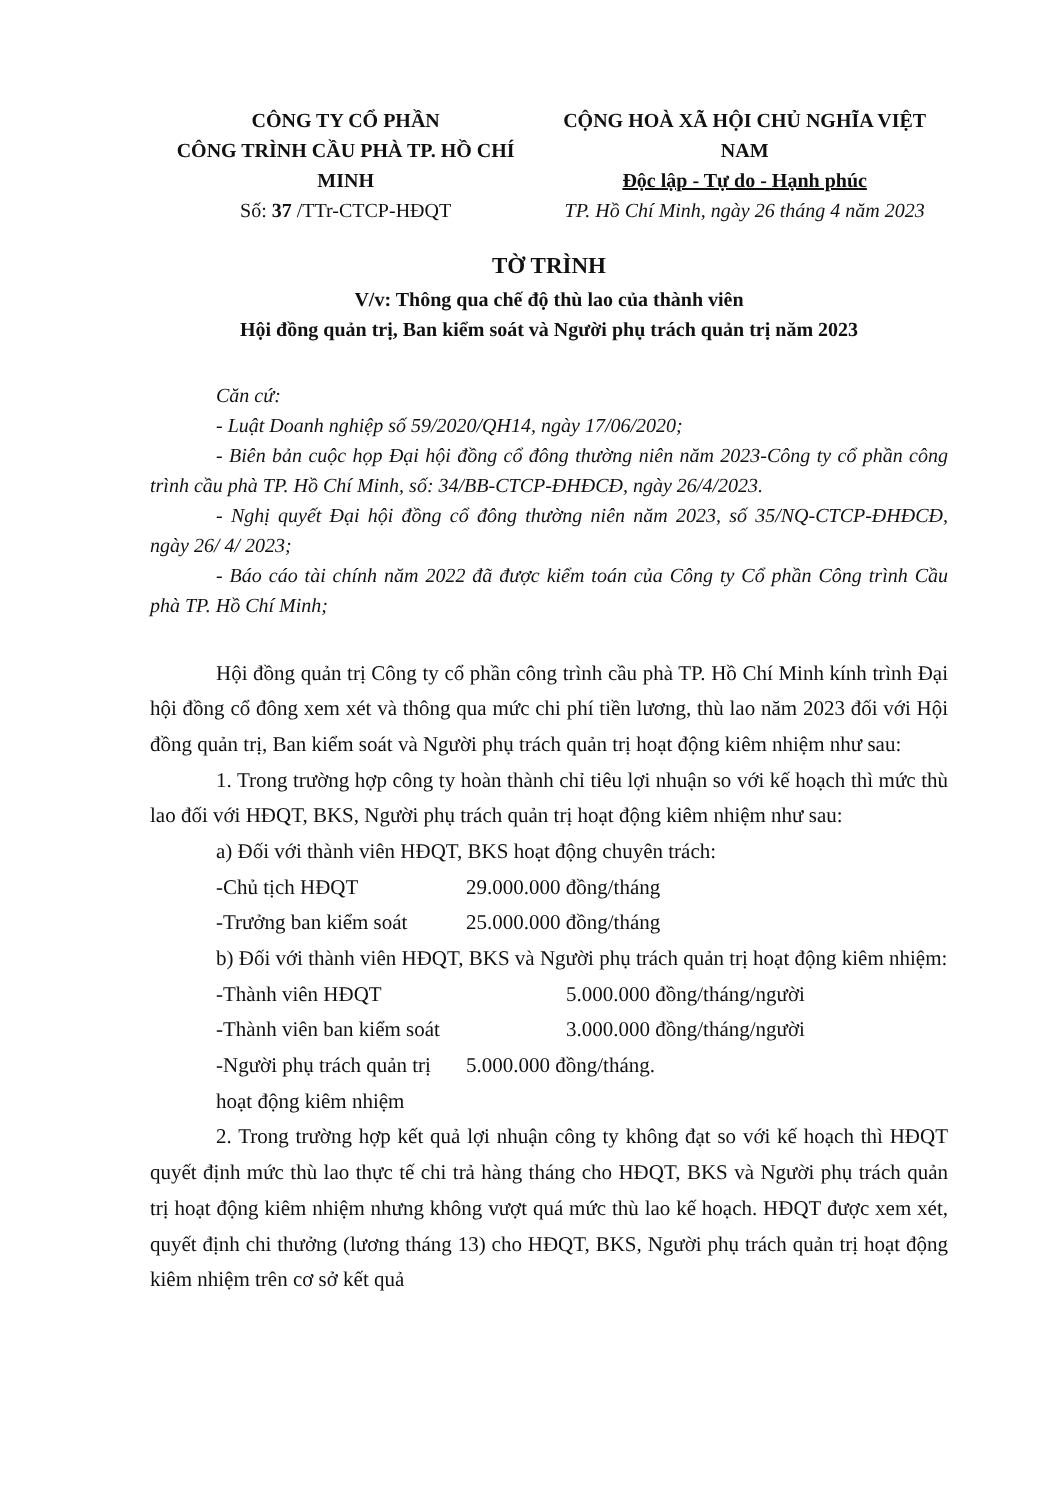CÔNG TY CỔ PHẦN
CÔNG TRÌNH CẦU PHÀ TP. HỒ CHÍ MINH
Số: 37 /TTr-CTCP-HĐQT
CỘNG HOÀ XÃ HỘI CHỦ NGHĨA VIỆT NAM
Độc lập - Tự do - Hạnh phúc
TP. Hồ Chí Minh, ngày 26 tháng 4 năm 2023
TỜ TRÌNH
V/v: Thông qua chế độ thù lao của thành viên
Hội đồng quản trị, Ban kiểm soát và Người phụ trách quản trị năm 2023
Căn cứ:
- Luật Doanh nghiệp số 59/2020/QH14, ngày 17/06/2020;
- Biên bản cuộc họp Đại hội đồng cổ đông thường niên năm 2023-Công ty cổ phần công trình cầu phà TP. Hồ Chí Minh, số: 34/BB-CTCP-ĐHĐCĐ, ngày 26/4/2023.
- Nghị quyết Đại hội đồng cổ đông thường niên năm 2023, số 35/NQ-CTCP-ĐHĐCĐ, ngày 26/ 4/ 2023;
- Báo cáo tài chính năm 2022 đã được kiểm toán của Công ty Cổ phần Công trình Cầu phà TP. Hồ Chí Minh;
Hội đồng quản trị Công ty cổ phần công trình cầu phà TP. Hồ Chí Minh kính trình Đại hội đồng cổ đông xem xét và thông qua mức chi phí tiền lương, thù lao năm 2023 đối với Hội đồng quản trị, Ban kiểm soát và Người phụ trách quản trị hoạt động kiêm nhiệm như sau:
1. Trong trường hợp công ty hoàn thành chỉ tiêu lợi nhuận so với kế hoạch thì mức thù lao đối với HĐQT, BKS, Người phụ trách quản trị hoạt động kiêm nhiệm như sau:
a) Đối với thành viên HĐQT, BKS hoạt động chuyên trách:
-Chủ tịch HĐQT 29.000.000 đồng/tháng
-Trưởng ban kiểm soát 25.000.000 đồng/tháng
b) Đối với thành viên HĐQT, BKS và Người phụ trách quản trị hoạt động kiêm nhiệm:
-Thành viên HĐQT 5.000.000 đồng/tháng/người
-Thành viên ban kiểm soát 3.000.000 đồng/tháng/người
-Người phụ trách quản trị hoạt động kiêm nhiệm 5.000.000 đồng/tháng.
2. Trong trường hợp kết quả lợi nhuận công ty không đạt so với kế hoạch thì HĐQT quyết định mức thù lao thực tế chi trả hàng tháng cho HĐQT, BKS và Người phụ trách quản trị hoạt động kiêm nhiệm nhưng không vượt quá mức thù lao kế hoạch. HĐQT được xem xét, quyết định chi thưởng (lương tháng 13) cho HĐQT, BKS, Người phụ trách quản trị hoạt động kiêm nhiệm trên cơ sở kết quả